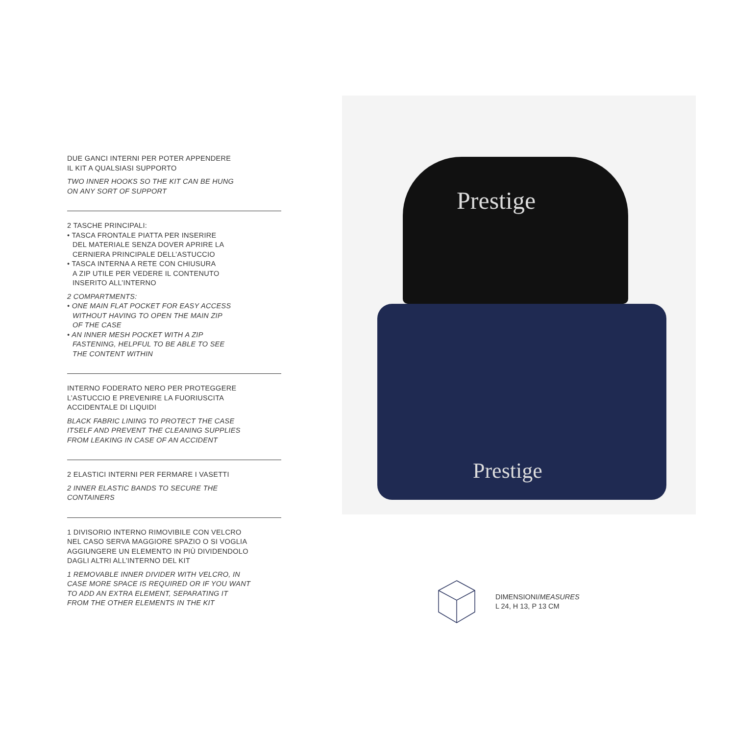DUE GANCI INTERNI PER POTER APPENDERE
IL KIT A QUALSIASI SUPPORTO
TWO INNER HOOKS SO THE KIT CAN BE HUNG
ON ANY SORT OF SUPPORT
2 TASCHE PRINCIPALI:
• TASCA FRONTALE PIATTA PER INSERIRE
DEL MATERIALE SENZA DOVER APRIRE LA
CERNIERA PRINCIPALE DELL’ASTUCCIO
• TASCA INTERNA A RETE CON CHIUSURA
A ZIP UTILE PER VEDERE IL CONTENUTO
INSERITO ALL’INTERNO
2 COMPARTMENTS:
• ONE MAIN FLAT POCKET FOR EASY ACCESS
WITHOUT HAVING TO OPEN THE MAIN ZIP
OF THE CASE
• AN INNER MESH POCKET WITH A ZIP
FASTENING, HELPFUL TO BE ABLE TO SEE
THE CONTENT WITHIN
INTERNO FODERATO NERO PER PROTEGGERE
L’ASTUCCIO E PREVENIRE LA FUORIUSCITA
ACCIDENTALE DI LIQUIDI
BLACK FABRIC LINING TO PROTECT THE CASE
ITSELF AND PREVENT THE CLEANING SUPPLIES
FROM LEAKING IN CASE OF AN ACCIDENT
2 ELASTICI INTERNI PER FERMARE I VASETTI
2 INNER ELASTIC BANDS TO SECURE THE
CONTAINERS
1 DIVISORIO INTERNO RIMOVIBILE CON VELCRO
NEL CASO SERVA MAGGIORE SPAZIO O SI VOGLIA
AGGIUNGERE UN ELEMENTO IN PIÙ DIVIDENDOLO
DAGLI ALTRI ALL’INTERNO DEL KIT
1 REMOVABLE INNER DIVIDER WITH VELCRO, IN
CASE MORE SPACE IS REQUIRED OR IF YOU WANT
TO ADD AN EXTRA ELEMENT, SEPARATING IT
FROM THE OTHER ELEMENTS IN THE KIT
Prestige
Prestige
DIMENSIONI/MEASURES
L 24, H 13, P 13 CM